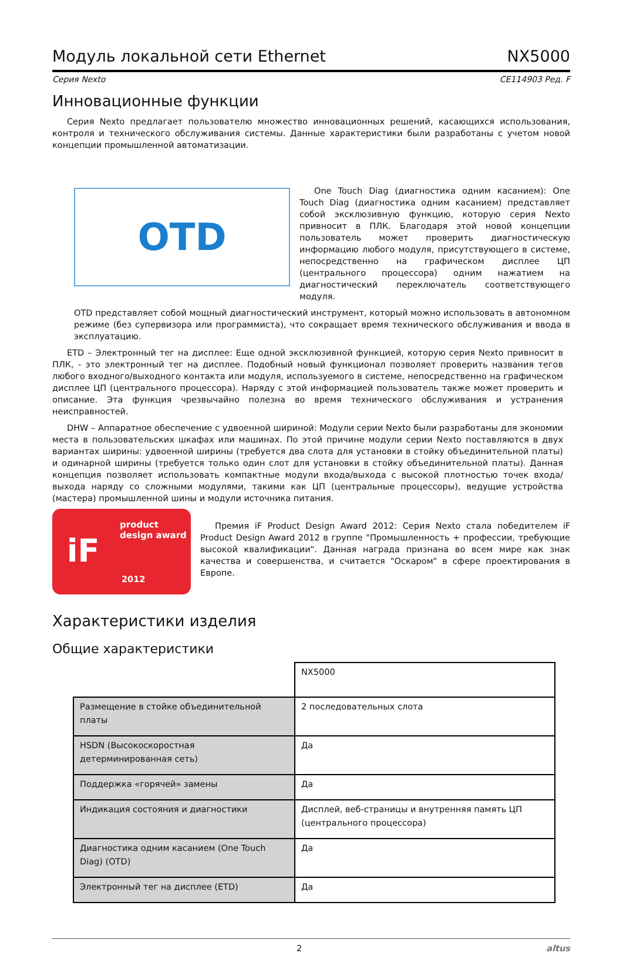Модуль локальной сети Ethernet NX5000
Серия Nexto CE114903 Ред. F
Инновационные функции
Серия Nexto предлагает пользователю множество инновационных решений, касающихся использования, контроля и технического обслуживания системы. Данные характеристики были разработаны с учетом новой концепции промышленной автоматизации.
OTD
One Touch Diag (диагностика одним касанием): One Touch Diag (диагностика одним касанием) представляет собой эксклюзивную функцию, которую серия Nexto привносит в ПЛК. Благодаря этой новой концепции пользователь может проверить диагностическую информацию любого модуля, присутствующего в системе, непосредственно на графическом дисплее ЦП (центрального процессора) одним нажатием на диагностический переключатель соответствующего модуля.
OTD представляет собой мощный диагностический инструмент, который можно использовать в автономном режиме (без супервизора или программиста), что сокращает время технического обслуживания и ввода в эксплуатацию.
ETD – Электронный тег на дисплее: Еще одной эксклюзивной функцией, которую серия Nexto привносит в ПЛК, - это электронный тег на дисплее. Подобный новый функционал позволяет проверить названия тегов любого входного/выходного контакта или модуля, используемого в системе, непосредственно на графическом дисплее ЦП (центрального процессора). Наряду с этой информацией пользователь также может проверить и описание. Эта функция чрезвычайно полезна во время технического обслуживания и устранения неисправностей.
DHW – Аппаратное обеспечение с удвоенной шириной: Модули серии Nexto были разработаны для экономии места в пользовательских шкафах или машинах. По этой причине модули серии Nexto поставляются в двух вариантах ширины: удвоенной ширины (требуется два слота для установки в стойку объединительной платы) и одинарной ширины (требуется только один слот для установки в стойку объединительной платы). Данная концепция позволяет использовать компактные модули входа/выхода с высокой плотностью точек входа/выхода наряду со сложными модулями, такими как ЦП (центральные процессоры), ведущие устройства (мастера) промышленной шины и модули источника питания.
product
design award
iF
2012
Премия iF Product Design Award 2012: Серия Nexto стала победителем iF Product Design Award 2012 в группе "Промышленность + профессии, требующие высокой квалификации". Данная награда признана во всем мире как знак качества и совершенства, и считается "Оскаром" в сфере проектирования в Европе.
Характеристики изделия
Общие характеристики
| | NX5000 |
| Размещение в стойке объединительной платы | 2 последовательных слота |
| HSDN (Высокоскоростная детерминированная сеть) | Да |
| Поддержка «горячей» замены | Да |
| Индикация состояния и диагностики | Дисплей, веб-страницы и внутренняя память ЦП (центрального процессора) |
| Диагностика одним касанием (One Touch Diag) (OTD) | Да |
| Электронный тег на дисплее (ETD) | Да |
2 altus